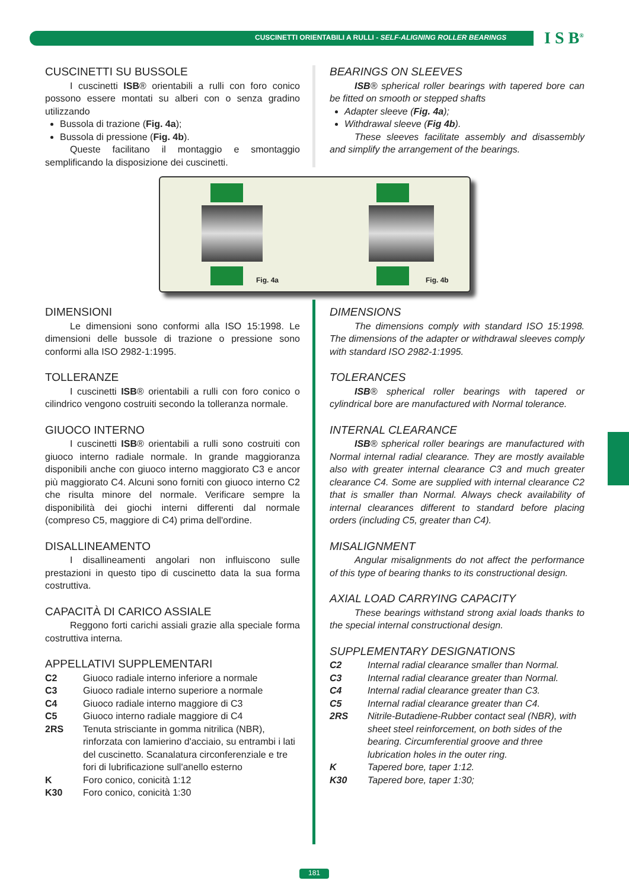CUSCINETTI ORIENTABILI A RULLI - SELF-ALIGNING ROLLER BEARINGS
I S B<sup>®</sup>
CUSCINETTI SU BUSSOLE
I cuscinetti ISB® orientabili a rulli con foro conico possono essere montati su alberi con o senza gradino utilizzando
Bussola di trazione (Fig. 4a);
Bussola di pressione (Fig. 4b).
Queste facilitano il montaggio e smontaggio semplificando la disposizione dei cuscinetti.
BEARINGS ON SLEEVES
ISB® spherical roller bearings with tapered bore can be fitted on smooth or stepped shafts
Adapter sleeve (Fig. 4a);
Withdrawal sleeve (Fig 4b).
These sleeves facilitate assembly and disassembly and simplify the arrangement of the bearings.
Fig. 4a Fig. 4b
DIMENSIONI
Le dimensioni sono conformi alla ISO 15:1998. Le dimensioni delle bussole di trazione o pressione sono conformi alla ISO 2982-1:1995.
TOLLERANZE
I cuscinetti ISB® orientabili a rulli con foro conico o cilindrico vengono costruiti secondo la tolleranza normale.
GIUOCO INTERNO
I cuscinetti ISB® orientabili a rulli sono costruiti con giuoco interno radiale normale. In grande maggioranza disponibili anche con giuoco interno maggiorato C3 e ancor più maggiorato C4. Alcuni sono forniti con giuoco interno C2 che risulta minore del normale. Verificare sempre la disponibilità dei giochi interni differenti dal normale (compreso C5, maggiore di C4) prima dell'ordine.
DISALLINEAMENTO
I disallineamenti angolari non influiscono sulle prestazioni in questo tipo di cuscinetto data la sua forma costruttiva.
CAPACITÀ DI CARICO ASSIALE
Reggono forti carichi assiali grazie alla speciale forma costruttiva interna.
APPELLATIVI SUPPLEMENTARI
| C2 | Giuoco radiale interno inferiore a normale |
| C3 | Giuoco radiale interno superiore a normale |
| C4 | Giuoco radiale interno maggiore di C3 |
| C5 | Giuoco interno radiale maggiore di C4 |
| 2RS | Tenuta strisciante in gomma nitrilica (NBR), rinforzata con lamierino d'acciaio, su entrambi i lati del cuscinetto. Scanalatura circonferenziale e tre fori di lubrificazione sull'anello esterno |
| K | Foro conico, conicità 1:12 |
| K30 | Foro conico, conicità 1:30 |
DIMENSIONS
The dimensions comply with standard ISO 15:1998. The dimensions of the adapter or withdrawal sleeves comply with standard ISO 2982-1:1995.
TOLERANCES
ISB® spherical roller bearings with tapered or cylindrical bore are manufactured with Normal tolerance.
INTERNAL CLEARANCE
ISB® spherical roller bearings are manufactured with Normal internal radial clearance. They are mostly available also with greater internal clearance C3 and much greater clearance C4. Some are supplied with internal clearance C2 that is smaller than Normal. Always check availability of internal clearances different to standard before placing orders (including C5, greater than C4).
MISALIGNMENT
Angular misalignments do not affect the performance of this type of bearing thanks to its constructional design.
AXIAL LOAD CARRYING CAPACITY
These bearings withstand strong axial loads thanks to the special internal constructional design.
SUPPLEMENTARY DESIGNATIONS
| C2 | Internal radial clearance smaller than Normal. |
| C3 | Internal radial clearance greater than Normal. |
| C4 | Internal radial clearance greater than C3. |
| C5 | Internal radial clearance greater than C4. |
| 2RS | Nitrile-Butadiene-Rubber contact seal (NBR), with sheet steel reinforcement, on both sides of the bearing. Circumferential groove and three lubrication holes in the outer ring. |
| K | Tapered bore, taper 1:12. |
| K30 | Tapered bore, taper 1:30; |
181